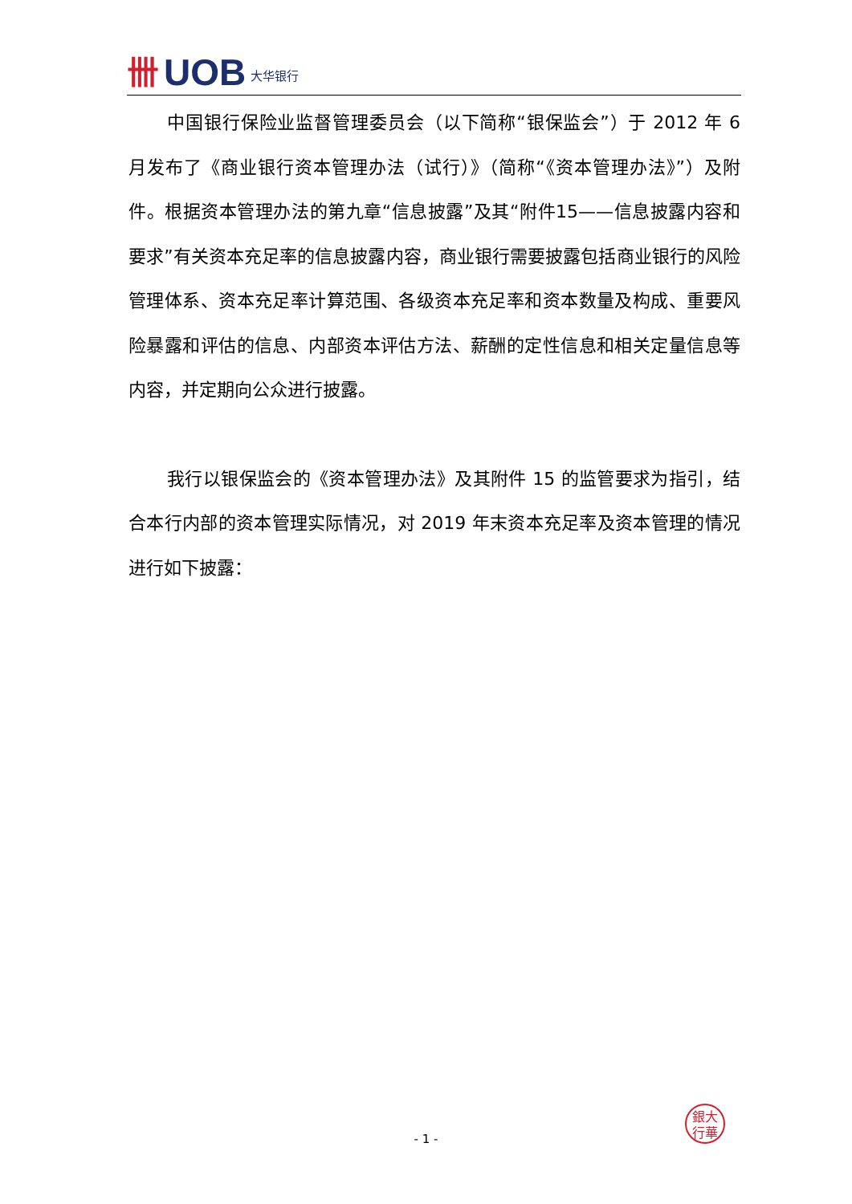卌 UOB 大华银行
中国银行保险业监督管理委员会（以下简称“银保监会”）于 2012 年 6 月发布了《商业银行资本管理办法（试行）》（简称“《资本管理办法》”）及附件。根据资本管理办法的第九章“信息披露”及其“附件15——信息披露内容和要求”有关资本充足率的信息披露内容，商业银行需要披露包括商业银行的风险管理体系、资本充足率计算范围、各级资本充足率和资本数量及构成、重要风险暴露和评估的信息、内部资本评估方法、薪酬的定性信息和相关定量信息等内容，并定期向公众进行披露。
我行以银保监会的《资本管理办法》及其附件 15 的监管要求为指引，结合本行内部的资本管理实际情况，对 2019 年末资本充足率及资本管理的情况进行如下披露：
銀大
行華
- 1 -